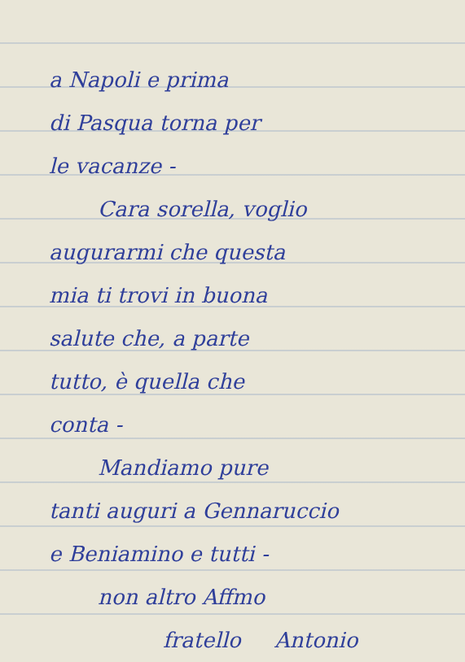a Napoli e prima
di Pasqua torna per
le vacanze -
Cara sorella, voglio
augurarmi che questa
mia ti trovi in buona
salute che, a parte
tutto, è quella che
conta -
Mandiamo pure
tanti auguri a Gennaruccio
e Beniamino e tutti -
non altro Affmo
fratello Antonio